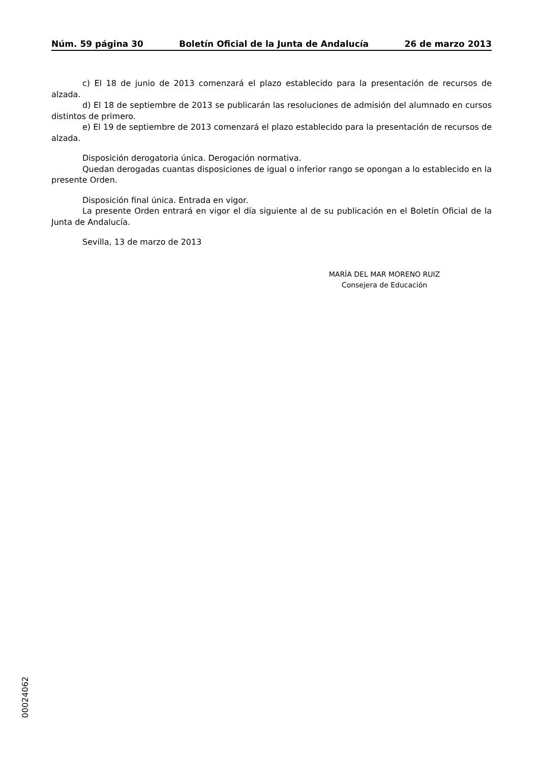Núm. 59 página 30 Boletín Oficial de la Junta de Andalucía 26 de marzo 2013
c) El 18 de junio de 2013 comenzará el plazo establecido para la presentación de recursos de alzada.
d) El 18 de septiembre de 2013 se publicarán las resoluciones de admisión del alumnado en cursos distintos de primero.
e) El 19 de septiembre de 2013 comenzará el plazo establecido para la presentación de recursos de alzada.
Disposición derogatoria única. Derogación normativa.
Quedan derogadas cuantas disposiciones de igual o inferior rango se opongan a lo establecido en la presente Orden.
Disposición final única. Entrada en vigor.
La presente Orden entrará en vigor el día siguiente al de su publicación en el Boletín Oficial de la Junta de Andalucía.
Sevilla, 13 de marzo de 2013
MARÍA DEL MAR MORENO RUIZ
Consejera de Educación
00024062